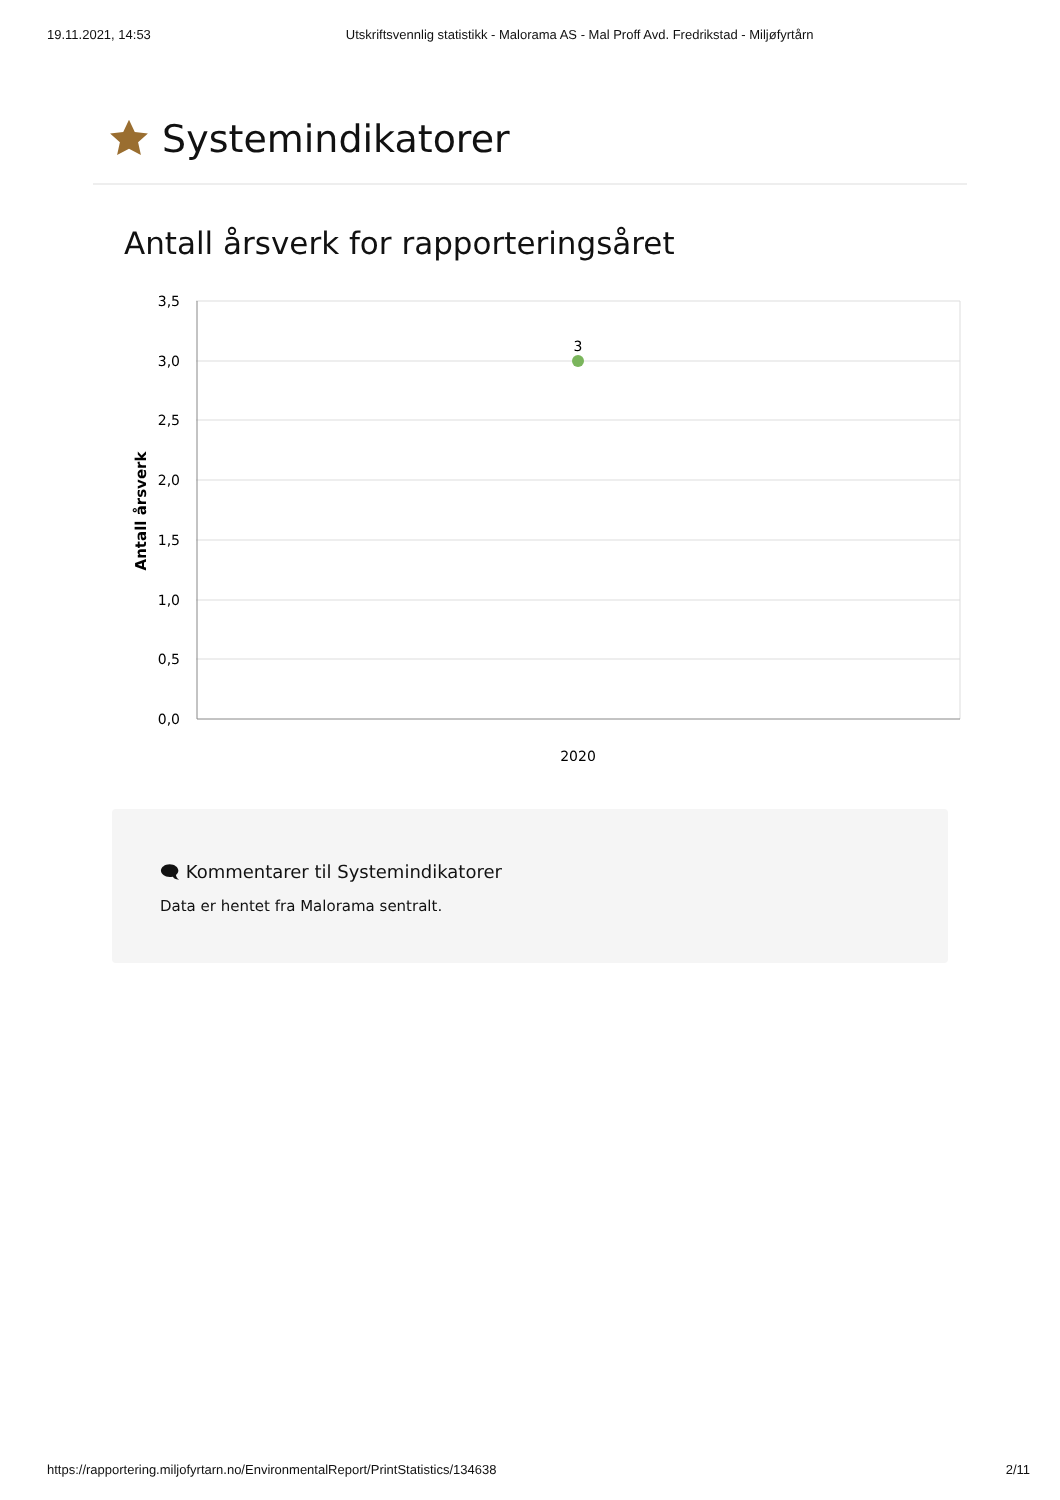19.11.2021, 14:53 Utskriftsvennlig statistikk - Malorama AS - Mal Proff Avd. Fredrikstad - Miljøfyrtårn
Systemindikatorer
Antall årsverk for rapporteringsåret
3,5
3,0
2,5
2,0
1,5
1,0
0,5
0,0
2020
3
Antall årsverk
🗨 Kommentarer til Systemindikatorer
Data er hentet fra Malorama sentralt.
https://rapportering.miljofyrtarn.no/EnvironmentalReport/PrintStatistics/134638 2/11